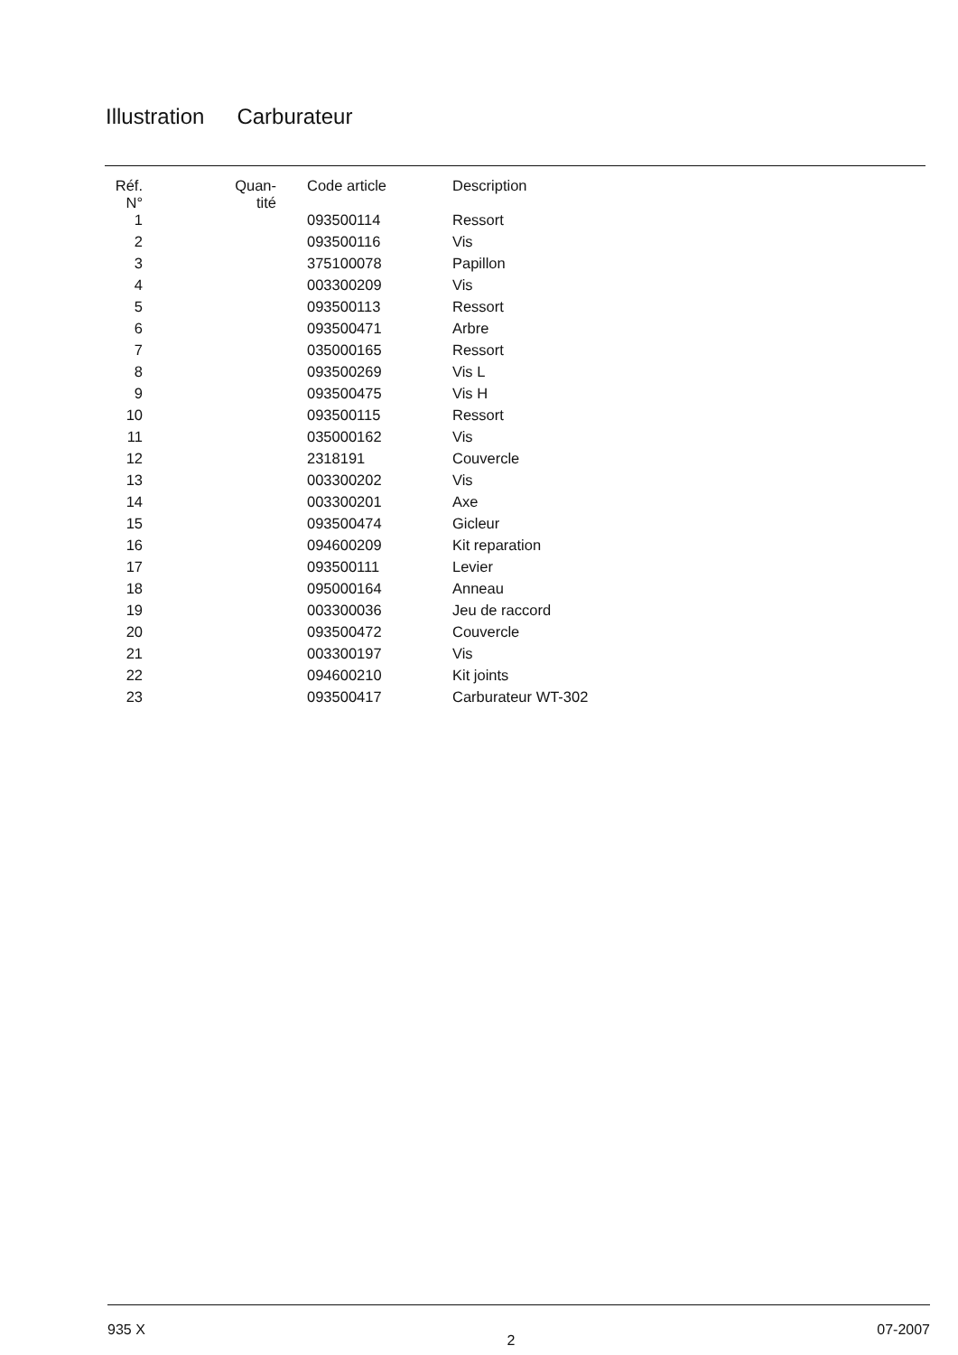Illustration Carburateur
| Réf. N° | Quan- tité | Code article | Description |
| --- | --- | --- | --- |
| 1 | | 093500114 | Ressort |
| 2 | | 093500116 | Vis |
| 3 | | 375100078 | Papillon |
| 4 | | 003300209 | Vis |
| 5 | | 093500113 | Ressort |
| 6 | | 093500471 | Arbre |
| 7 | | 035000165 | Ressort |
| 8 | | 093500269 | Vis L |
| 9 | | 093500475 | Vis H |
| 10 | | 093500115 | Ressort |
| 11 | | 035000162 | Vis |
| 12 | | 2318191 | Couvercle |
| 13 | | 003300202 | Vis |
| 14 | | 003300201 | Axe |
| 15 | | 093500474 | Gicleur |
| 16 | | 094600209 | Kit reparation |
| 17 | | 093500111 | Levier |
| 18 | | 095000164 | Anneau |
| 19 | | 003300036 | Jeu de raccord |
| 20 | | 093500472 | Couvercle |
| 21 | | 003300197 | Vis |
| 22 | | 094600210 | Kit joints |
| 23 | | 093500417 | Carburateur WT-302 |
935 X 2 07-2007